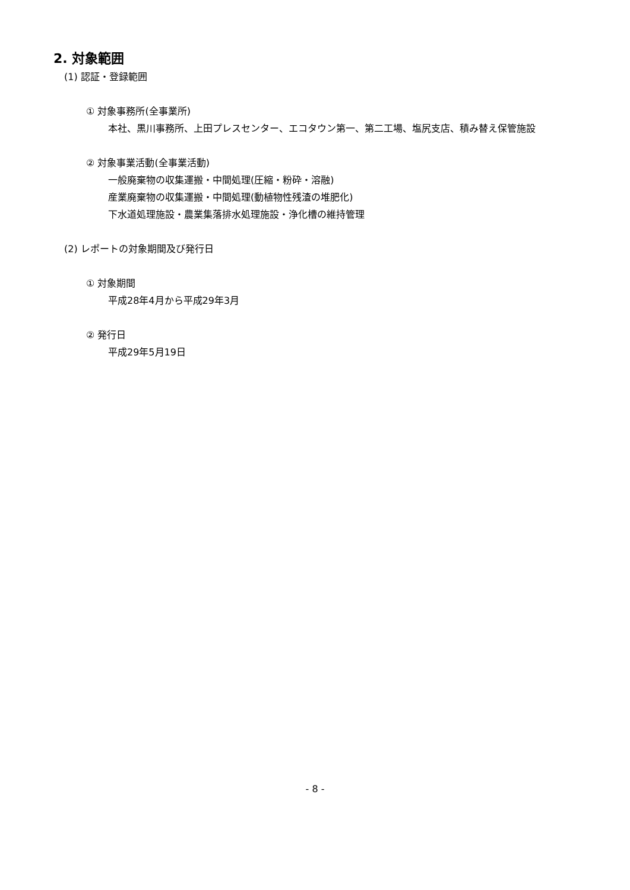2. 対象範囲
(1) 認証・登録範囲
① 対象事務所(全事業所)
本社、黒川事務所、上田プレスセンター、エコタウン第一、第二工場、塩尻支店、積み替え保管施設
② 対象事業活動(全事業活動)
一般廃棄物の収集運搬・中間処理(圧縮・粉砕・溶融)
産業廃棄物の収集運搬・中間処理(動植物性残渣の堆肥化)
下水道処理施設・農業集落排水処理施設・浄化槽の維持管理
(2) レポートの対象期間及び発行日
① 対象期間
平成28年4月から平成29年3月
② 発行日
平成29年5月19日
- 8 -